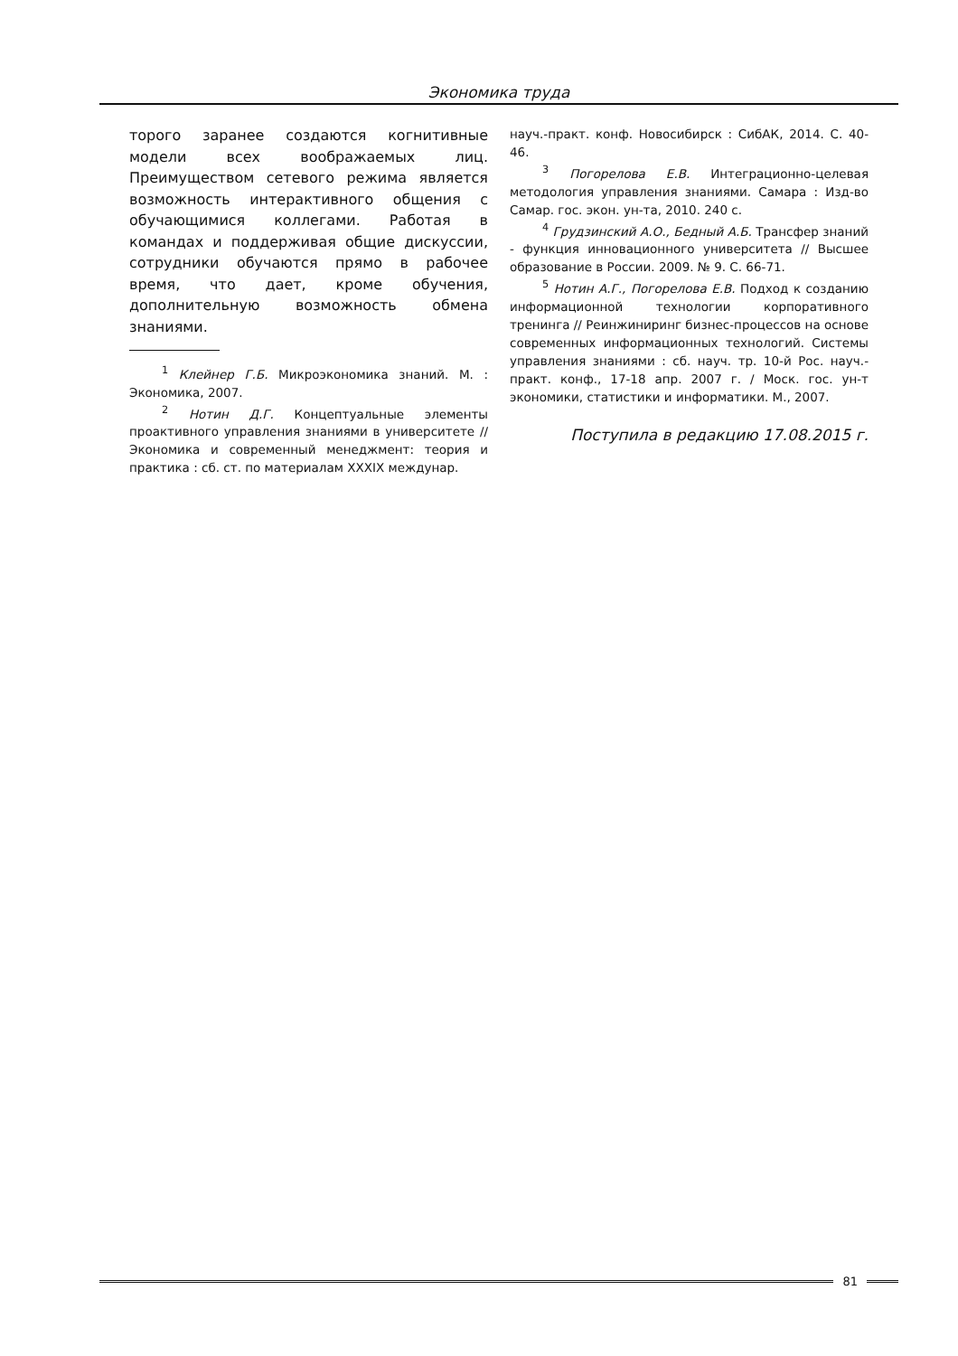Экономика труда
торого заранее создаются когнитивные модели всех воображаемых лиц. Преимуществом сетевого режима является возможность интерактивного общения с обучающимися коллегами. Работая в командах и поддерживая общие дискуссии, сотрудники обучаются прямо в рабочее время, что дает, кроме обучения, дополнительную возможность обмена знаниями.
<sup>1</sup> Клейнер Г.Б. Микроэкономика знаний. М. : Экономика, 2007.
<sup>2</sup> Нотин Д.Г. Концептуальные элементы проактивного управления знаниями в университете // Экономика и современный менеджмент: теория и практика : сб. ст. по материалам XXXIX междунар.
науч.-практ. конф. Новосибирск : СибАК, 2014. С. 40-46.
<sup>3</sup> Погорелова Е.В. Интеграционно-целевая методология управления знаниями. Самара : Изд-во Самар. гос. экон. ун-та, 2010. 240 с.
<sup>4</sup> Грудзинский А.О., Бедный А.Б. Трансфер знаний - функция инновационного университета // Высшее образование в России. 2009. № 9. С. 66-71.
<sup>5</sup> Нотин А.Г., Погорелова Е.В. Подход к созданию информационной технологии корпоративного тренинга // Реинжиниринг бизнес-процессов на основе современных информационных технологий. Системы управления знаниями : сб. науч. тр. 10-й Рос. науч.-практ. конф., 17-18 апр. 2007 г. / Моск. гос. ун-т экономики, статистики и информатики. М., 2007.
Поступила в редакцию 17.08.2015 г.
81